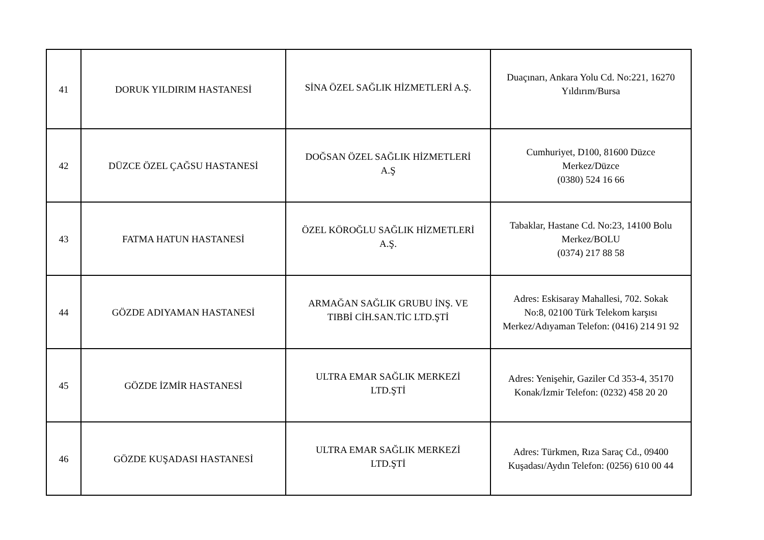| 41 | DORUK YILDIRIM HASTANESİ | SİNA ÖZEL SAĞLIK HİZMETLERİ A.Ş. | Duaçınarı, Ankara Yolu Cd. No:221, 16270 Yıldırım/Bursa |
| 42 | DÜZCE ÖZEL ÇAĞSU HASTANESİ | DOĞSAN ÖZEL SAĞLIK HİZMETLERİ A.Ş | Cumhuriyet, D100, 81600 Düzce Merkez/Düzce (0380) 524 16 66 |
| 43 | FATMA HATUN HASTANESİ | ÖZEL KÖROĞLU SAĞLIK HİZMETLERİ A.Ş. | Tabaklar, Hastane Cd. No:23, 14100 Bolu Merkez/BOLU (0374) 217 88 58 |
| 44 | GÖZDE ADIYAMAN HASTANESİ | ARMAĞAN SAĞLIK GRUBU İNŞ. VE TIBBİ CİH.SAN.TİC LTD.ŞTİ | Adres: Eskisaray Mahallesi, 702. Sokak No:8, 02100 Türk Telekom karşısı Merkez/Adıyaman Telefon: (0416) 214 91 92 |
| 45 | GÖZDE İZMİR HASTANESİ | ULTRA EMAR SAĞLIK MERKEZİ LTD.ŞTİ | Adres: Yenişehir, Gaziler Cd 353-4, 35170 Konak/İzmir Telefon: (0232) 458 20 20 |
| 46 | GÖZDE KUŞADASI HASTANESİ | ULTRA EMAR SAĞLIK MERKEZİ LTD.ŞTİ | Adres: Türkmen, Rıza Saraç Cd., 09400 Kuşadası/Aydın Telefon: (0256) 610 00 44 |